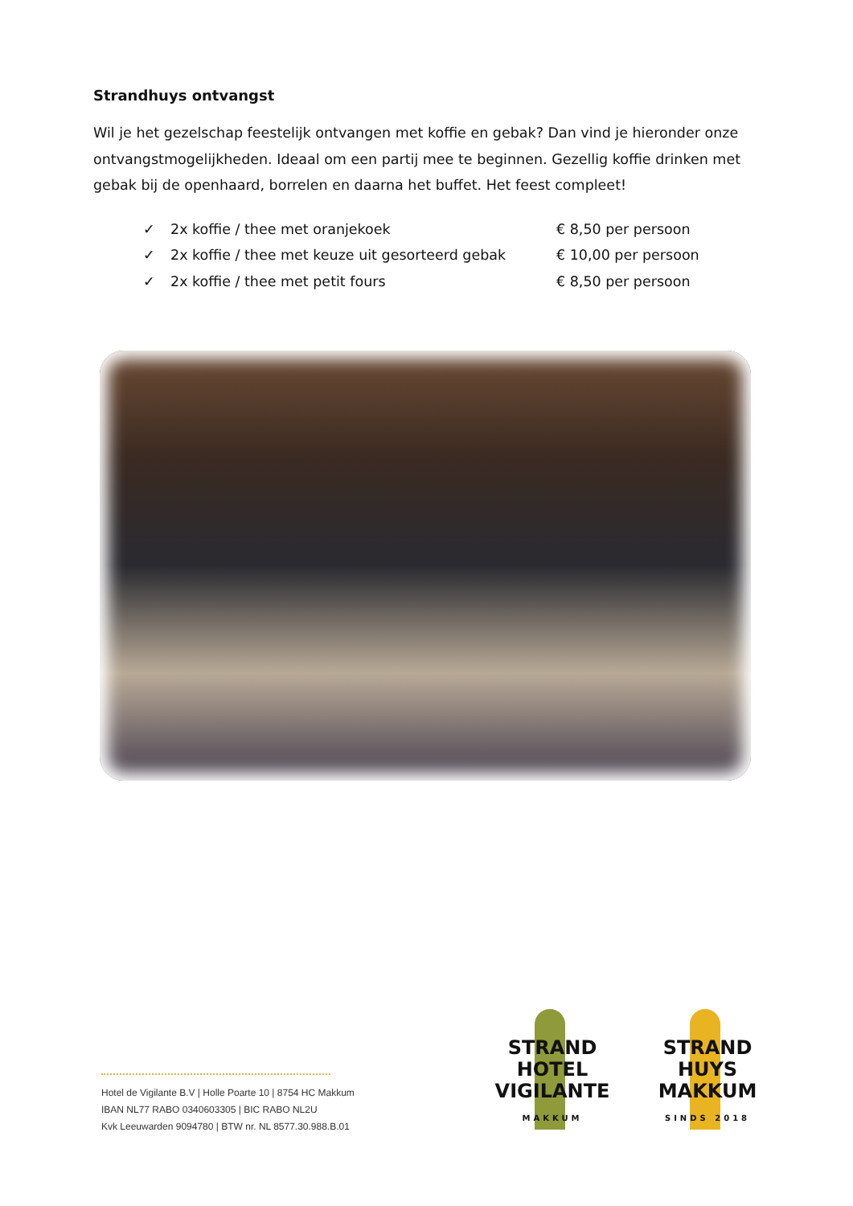Strandhuys ontvangst
Wil je het gezelschap feestelijk ontvangen met koffie en gebak? Dan vind je hieronder onze ontvangstmogelijkheden. Ideaal om een partij mee te beginnen. Gezellig koffie drinken met gebak bij de openhaard, borrelen en daarna het buffet. Het feest compleet!
✓ 2x koffie / thee met oranjekoek € 8,50 per persoon
✓ 2x koffie / thee met keuze uit gesorteerd gebak € 10,00 per persoon
✓ 2x koffie / thee met petit fours € 8,50 per persoon
Hotel de Vigilante B.V | Holle Poarte 10 | 8754 HC Makkum
IBAN NL77 RABO 0340603305 | BIC RABO NL2U
Kvk Leeuwarden 9094780 | BTW nr. NL 8577.30.988.B.01
STRAND
HOTEL
VIGILANTE
MAKKUM
STRAND
HUYS
MAKKUM
SINDS 2018